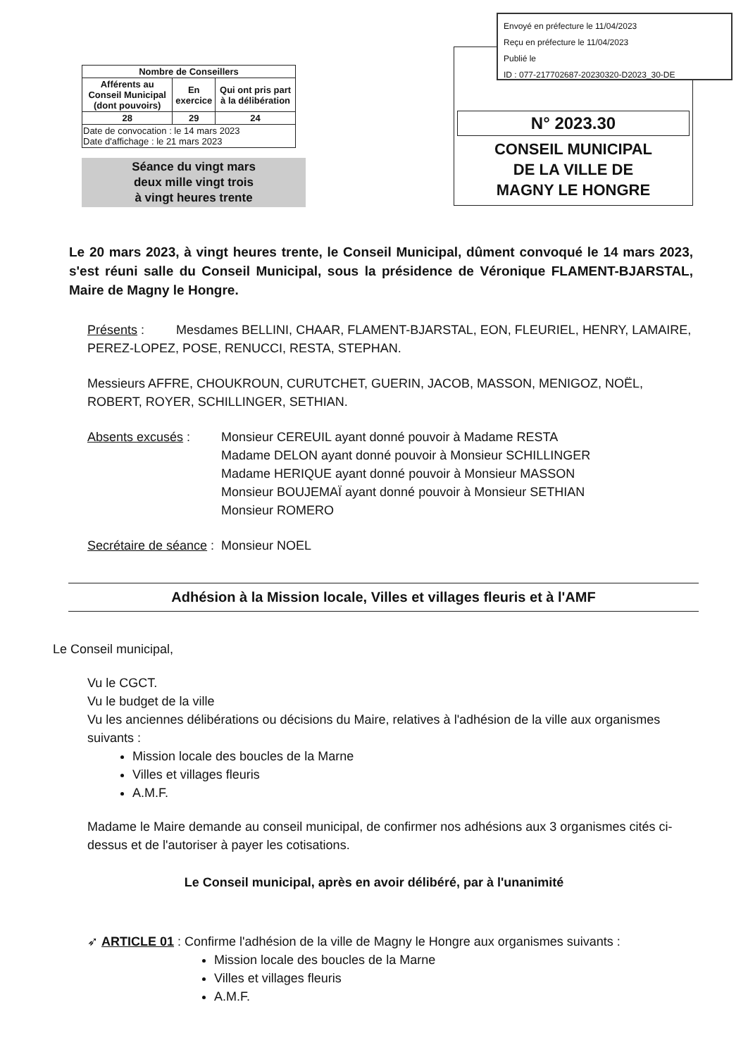Envoyé en préfecture le 11/04/2023
Reçu en préfecture le 11/04/2023
Publié le
ID : 077-217702687-20230320-D2023_30-DE
| Nombre de Conseillers | | |
| --- | --- | --- |
| Afférents au Conseil Municipal (dont pouvoirs) | En exercice | Qui ont pris part à la délibération |
| 28 | 29 | 24 |
| Date de convocation : le 14 mars 2023 Date d'affichage : le 21 mars 2023 | | |
Séance du vingt mars
deux mille vingt trois
à vingt heures trente
N° 2023.30
CONSEIL MUNICIPAL
DE LA VILLE DE
MAGNY LE HONGRE
Le 20 mars 2023, à vingt heures trente, le Conseil Municipal, dûment convoqué le 14 mars 2023, s'est réuni salle du Conseil Municipal, sous la présidence de Véronique FLAMENT-BJARSTAL, Maire de Magny le Hongre.
Présents : Mesdames BELLINI, CHAAR, FLAMENT-BJARSTAL, EON, FLEURIEL, HENRY, LAMAIRE, PEREZ-LOPEZ, POSE, RENUCCI, RESTA, STEPHAN.
Messieurs AFFRE, CHOUKROUN, CURUTCHET, GUERIN, JACOB, MASSON, MENIGOZ, NOËL, ROBERT, ROYER, SCHILLINGER, SETHIAN.
Absents excusés : Monsieur CEREUIL ayant donné pouvoir à Madame RESTA
Madame DELON ayant donné pouvoir à Monsieur SCHILLINGER
Madame HERIQUE ayant donné pouvoir à Monsieur MASSON
Monsieur BOUJEMAÏ ayant donné pouvoir à Monsieur SETHIAN
Monsieur ROMERO
Secrétaire de séance :
Monsieur NOEL
Adhésion à la Mission locale, Villes et villages fleuris et à l'AMF
Le Conseil municipal,
Vu le CGCT.
Vu le budget de la ville
Vu les anciennes délibérations ou décisions du Maire, relatives à l'adhésion de la ville aux organismes suivants :
Mission locale des boucles de la Marne
Villes et villages fleuris
A.M.F.
Madame le Maire demande au conseil municipal, de confirmer nos adhésions aux 3 organismes cités ci-dessus et de l'autoriser à payer les cotisations.
Le Conseil municipal, après en avoir délibéré, par à l'unanimité
➶ ARTICLE 01 : Confirme l'adhésion de la ville de Magny le Hongre aux organismes suivants :
Mission locale des boucles de la Marne
Villes et villages fleuris
A.M.F.